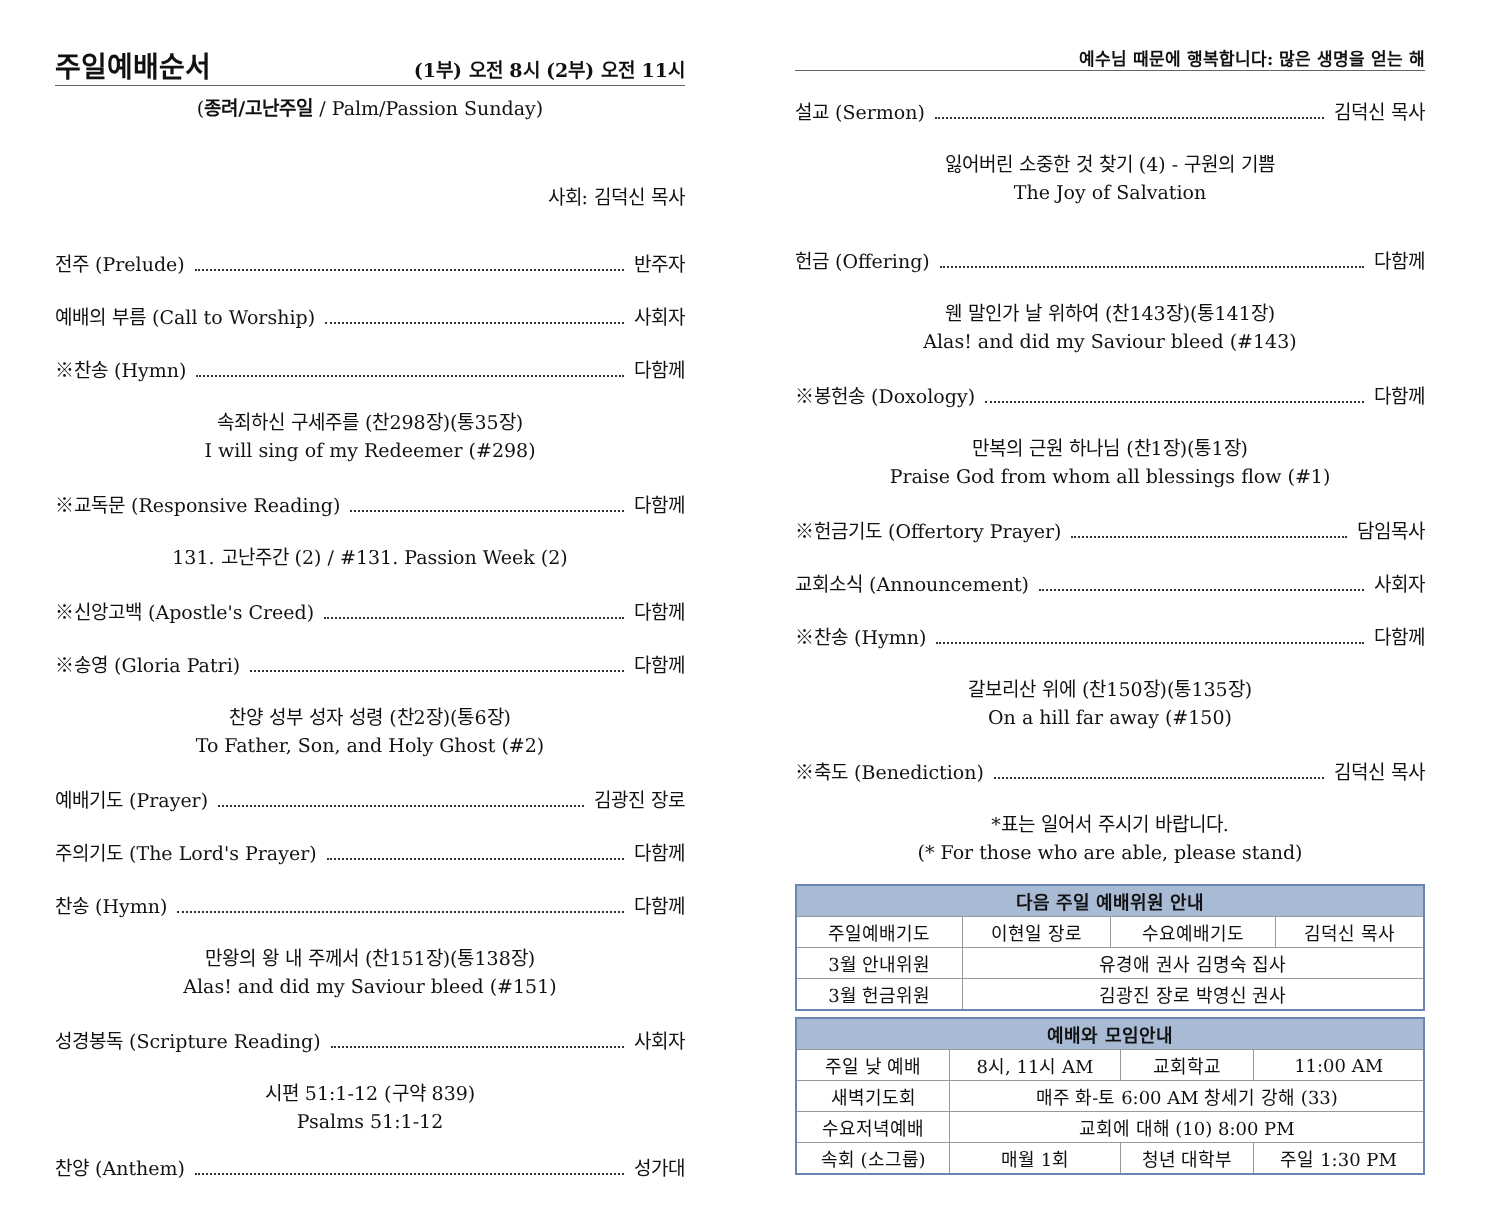주일예배순서 (1부) 오전 8시 (2부) 오전 11시
(종려/고난주일 / Palm/Passion Sunday)
사회: 김덕신 목사
전주 (Prelude) 반주자
예배의 부름 (Call to Worship) 사회자
※찬송 (Hymn) 다함께
속죄하신 구세주를 (찬298장)(통35장)
I will sing of my Redeemer (#298)
※교독문 (Responsive Reading) 다함께
131. 고난주간 (2) / #131. Passion Week (2)
※신앙고백 (Apostle's Creed) 다함께
※송영 (Gloria Patri) 다함께
찬양 성부 성자 성령 (찬2장)(통6장)
To Father, Son, and Holy Ghost (#2)
예배기도 (Prayer) 김광진 장로
주의기도 (The Lord's Prayer) 다함께
찬송 (Hymn) 다함께
만왕의 왕 내 주께서 (찬151장)(통138장)
Alas! and did my Saviour bleed (#151)
성경봉독 (Scripture Reading) 사회자
시편 51:1-12 (구약 839)
Psalms 51:1-12
찬양 (Anthem) 성가대
예수님 때문에 행복합니다: 많은 생명을 얻는 해
설교 (Sermon) 김덕신 목사
잃어버린 소중한 것 찾기 (4) - 구원의 기쁨
The Joy of Salvation
헌금 (Offering) 다함께
웬 말인가 날 위하여 (찬143장)(통141장)
Alas! and did my Saviour bleed (#143)
※봉헌송 (Doxology) 다함께
만복의 근원 하나님 (찬1장)(통1장)
Praise God from whom all blessings flow (#1)
※헌금기도 (Offertory Prayer) 담임목사
교회소식 (Announcement) 사회자
※찬송 (Hymn) 다함께
갈보리산 위에 (찬150장)(통135장)
On a hill far away (#150)
※축도 (Benediction) 김덕신 목사
*표는 일어서 주시기 바랍니다.
(* For those who are able, please stand)
| 다음 주일 예배위원 안내 | | | |
| --- | --- | --- | --- |
| 주일예배기도 | 이현일 장로 | 수요예배기도 | 김덕신 목사 |
| 3월 안내위원 | 유경애 권사 김명숙 집사 | | |
| 3월 헌금위원 | 김광진 장로 박영신 권사 | | |
| 예배와 모임안내 | | | |
| --- | --- | --- | --- |
| 주일 낮 예배 | 8시, 11시 AM | 교회학교 | 11:00 AM |
| 새벽기도회 | 매주 화-토 6:00 AM 창세기 강해 (33) | | |
| 수요저녁예배 | 교회에 대해 (10) 8:00 PM | | |
| 속회 (소그룹) | 매월 1회 | 청년 대학부 | 주일 1:30 PM |